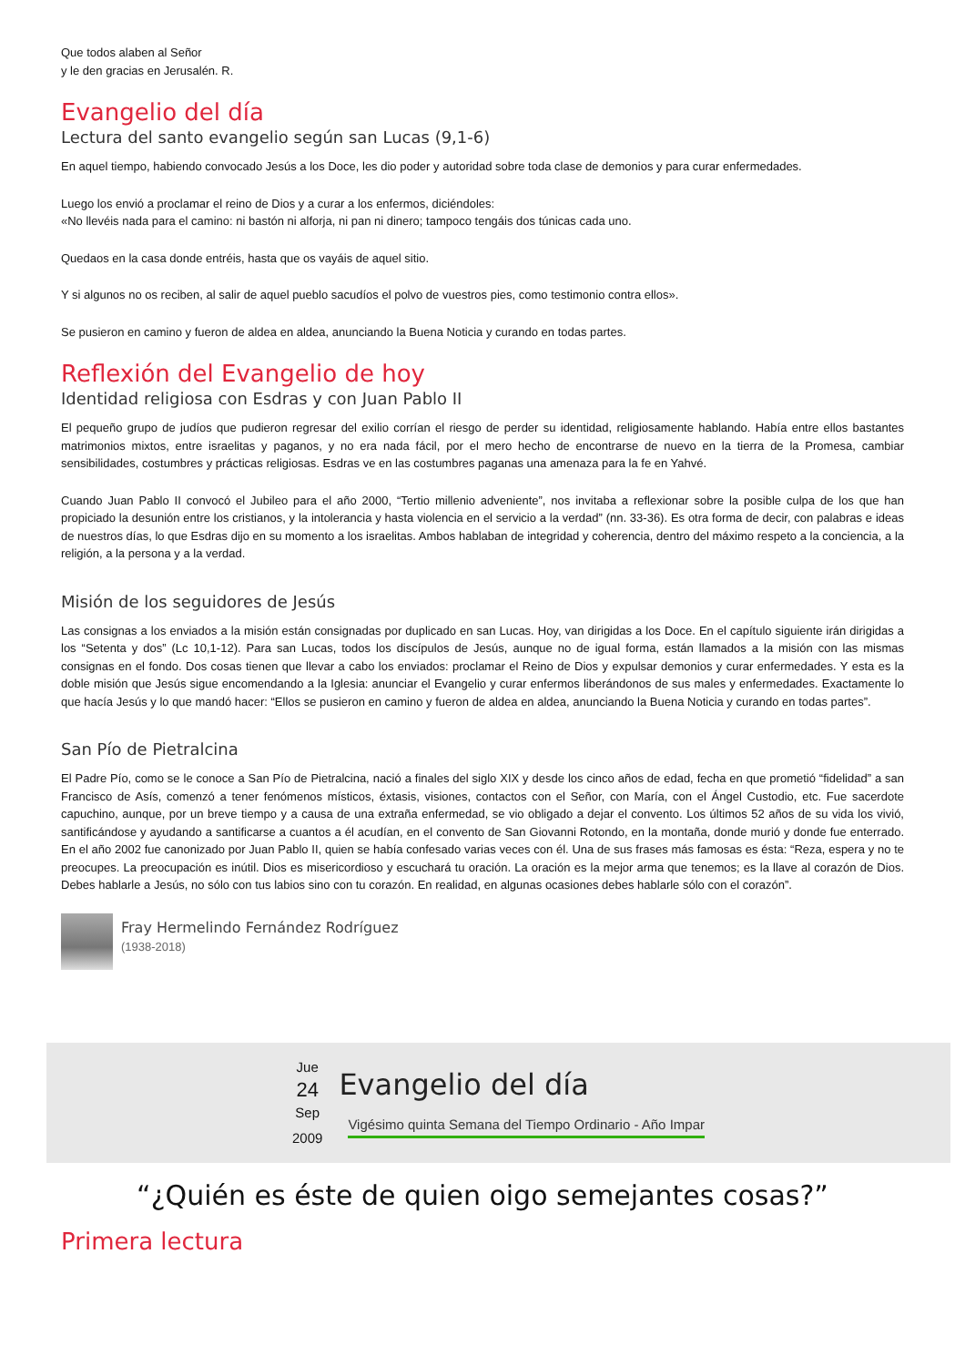Que todos alaben al Señor
y le den gracias en Jerusalén. R.
Evangelio del día
Lectura del santo evangelio según san Lucas (9,1-6)
En aquel tiempo, habiendo convocado Jesús a los Doce, les dio poder y autoridad sobre toda clase de demonios y para curar enfermedades.
Luego los envió a proclamar el reino de Dios y a curar a los enfermos, diciéndoles:
«No llevéis nada para el camino: ni bastón ni alforja, ni pan ni dinero; tampoco tengáis dos túnicas cada uno.
Quedaos en la casa donde entréis, hasta que os vayáis de aquel sitio.
Y si algunos no os reciben, al salir de aquel pueblo sacudíos el polvo de vuestros pies, como testimonio contra ellos».
Se pusieron en camino y fueron de aldea en aldea, anunciando la Buena Noticia y curando en todas partes.
Reflexión del Evangelio de hoy
Identidad religiosa con Esdras y con Juan Pablo II
El pequeño grupo de judíos que pudieron regresar del exilio corrían el riesgo de perder su identidad, religiosamente hablando. Había entre ellos bastantes matrimonios mixtos, entre israelitas y paganos, y no era nada fácil, por el mero hecho de encontrarse de nuevo en la tierra de la Promesa, cambiar sensibilidades, costumbres y prácticas religiosas. Esdras ve en las costumbres paganas una amenaza para la fe en Yahvé.
Cuando Juan Pablo II convocó el Jubileo para el año 2000, “Tertio millenio adveniente”, nos invitaba a reflexionar sobre la posible culpa de los que han propiciado la desunión entre los cristianos, y la intolerancia y hasta violencia en el servicio a la verdad” (nn. 33-36). Es otra forma de decir, con palabras e ideas de nuestros días, lo que Esdras dijo en su momento a los israelitas. Ambos hablaban de integridad y coherencia, dentro del máximo respeto a la conciencia, a la religión, a la persona y a la verdad.
Misión de los seguidores de Jesús
Las consignas a los enviados a la misión están consignadas por duplicado en san Lucas. Hoy, van dirigidas a los Doce. En el capítulo siguiente irán dirigidas a los “Setenta y dos” (Lc 10,1-12). Para san Lucas, todos los discípulos de Jesús, aunque no de igual forma, están llamados a la misión con las mismas consignas en el fondo. Dos cosas tienen que llevar a cabo los enviados: proclamar el Reino de Dios y expulsar demonios y curar enfermedades. Y esta es la doble misión que Jesús sigue encomendando a la Iglesia: anunciar el Evangelio y curar enfermos liberándonos de sus males y enfermedades. Exactamente lo que hacía Jesús y lo que mandó hacer: “Ellos se pusieron en camino y fueron de aldea en aldea, anunciando la Buena Noticia y curando en todas partes”.
San Pío de Pietralcina
El Padre Pío, como se le conoce a San Pío de Pietralcina, nació a finales del siglo XIX y desde los cinco años de edad, fecha en que prometió “fidelidad” a san Francisco de Asís, comenzó a tener fenómenos místicos, éxtasis, visiones, contactos con el Señor, con María, con el Ángel Custodio, etc. Fue sacerdote capuchino, aunque, por un breve tiempo y a causa de una extraña enfermedad, se vio obligado a dejar el convento. Los últimos 52 años de su vida los vivió, santificándose y ayudando a santificarse a cuantos a él acudían, en el convento de San Giovanni Rotondo, en la montaña, donde murió y donde fue enterrado. En el año 2002 fue canonizado por Juan Pablo II, quien se había confesado varias veces con él. Una de sus frases más famosas es ésta: “Reza, espera y no te preocupes. La preocupación es inútil. Dios es misericordioso y escuchará tu oración. La oración es la mejor arma que tenemos; es la llave al corazón de Dios. Debes hablarle a Jesús, no sólo con tus labios sino con tu corazón. En realidad, en algunas ocasiones debes hablarle sólo con el corazón”.
Fray Hermelindo Fernández Rodríguez
(1938-2018)
Jue
24
Sep
2009
Evangelio del día
Vigésimo quinta Semana del Tiempo Ordinario - Año Impar
“¿Quién es éste de quien oigo semejantes cosas?”
Primera lectura